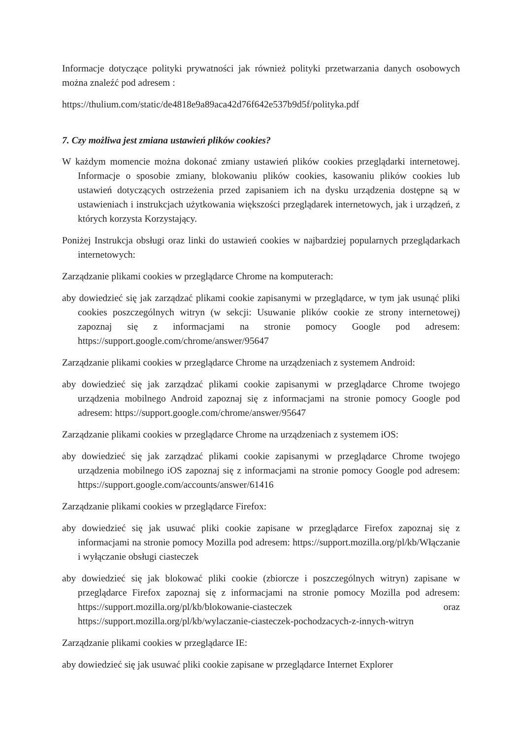Informacje dotyczące polityki prywatności jak również polityki przetwarzania danych osobowych można znaleźć pod adresem :
https://thulium.com/static/de4818e9a89aca42d76f642e537b9d5f/polityka.pdf
7. Czy możliwa jest zmiana ustawień plików cookies?
W każdym momencie można dokonać zmiany ustawień plików cookies przeglądarki internetowej. Informacje o sposobie zmiany, blokowaniu plików cookies, kasowaniu plików cookies lub ustawień dotyczących ostrzeżenia przed zapisaniem ich na dysku urządzenia dostępne są w ustawieniach i instrukcjach użytkowania większości przeglądarek internetowych, jak i urządzeń, z których korzysta Korzystający.
Poniżej Instrukcja obsługi oraz linki do ustawień cookies w najbardziej popularnych przeglądarkach internetowych:
Zarządzanie plikami cookies w przeglądarce Chrome na komputerach:
aby dowiedzieć się jak zarządzać plikami cookie zapisanymi w przeglądarce, w tym jak usunąć pliki cookies poszczególnych witryn (w sekcji: Usuwanie plików cookie ze strony internetowej) zapoznaj się z informacjami na stronie pomocy Google pod adresem: https://support.google.com/chrome/answer/95647
Zarządzanie plikami cookies w przeglądarce Chrome na urządzeniach z systemem Android:
aby dowiedzieć się jak zarządzać plikami cookie zapisanymi w przeglądarce Chrome twojego urządzenia mobilnego Android zapoznaj się z informacjami na stronie pomocy Google pod adresem: https://support.google.com/chrome/answer/95647
Zarządzanie plikami cookies w przeglądarce Chrome na urządzeniach z systemem iOS:
aby dowiedzieć się jak zarządzać plikami cookie zapisanymi w przeglądarce Chrome twojego urządzenia mobilnego iOS zapoznaj się z informacjami na stronie pomocy Google pod adresem: https://support.google.com/accounts/answer/61416
Zarządzanie plikami cookies w przeglądarce Firefox:
aby dowiedzieć się jak usuwać pliki cookie zapisane w przeglądarce Firefox zapoznaj się z informacjami na stronie pomocy Mozilla pod adresem: https://support.mozilla.org/pl/kb/Włączanie i wyłączanie obsługi ciasteczek
aby dowiedzieć się jak blokować pliki cookie (zbiorcze i poszczególnych witryn) zapisane w przeglądarce Firefox zapoznaj się z informacjami na stronie pomocy Mozilla pod adresem: https://support.mozilla.org/pl/kb/blokowanie-ciasteczek oraz https://support.mozilla.org/pl/kb/wylaczanie-ciasteczek-pochodzacych-z-innych-witryn
Zarządzanie plikami cookies w przeglądarce IE:
aby dowiedzieć się jak usuwać pliki cookie zapisane w przeglądarce Internet Explorer